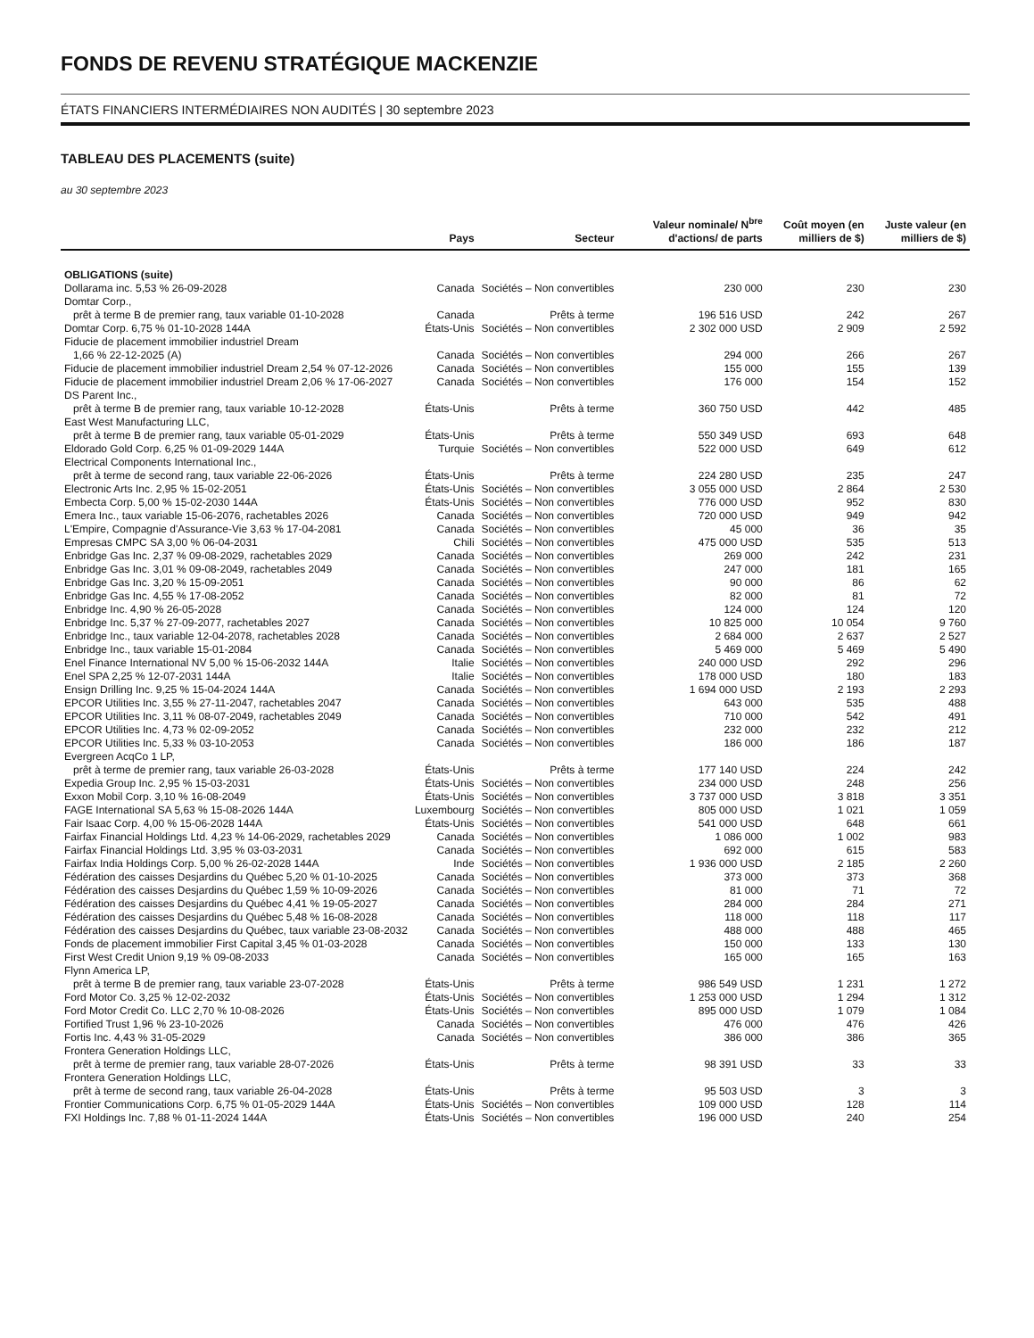FONDS DE REVENU STRATÉGIQUE MACKENZIE
ÉTATS FINANCIERS INTERMÉDIAIRES NON AUDITÉS | 30 septembre 2023
TABLEAU DES PLACEMENTS (suite)
au 30 septembre 2023
| | Pays | Secteur | Valeur nominale/ N<sup>bre</sup> d'actions/ de parts | Coût moyen (en milliers de $) | Juste valeur (en milliers de $) |
| --- | --- | --- | --- | --- | --- |
| OBLIGATIONS (suite) | | | | | |
| Dollarama inc. 5,53 % 26-09-2028 | Canada | Sociétés – Non convertibles | 230 000 | 230 | 230 |
| Domtar Corp., | | | | | |
| prêt à terme B de premier rang, taux variable 01-10-2028 | Canada | Prêts à terme | 196 516 USD | 242 | 267 |
| Domtar Corp. 6,75 % 01-10-2028 144A | États-Unis | Sociétés – Non convertibles | 2 302 000 USD | 2 909 | 2 592 |
| Fiducie de placement immobilier industriel Dream | | | | | |
| 1,66 % 22-12-2025 (A) | Canada | Sociétés – Non convertibles | 294 000 | 266 | 267 |
| Fiducie de placement immobilier industriel Dream 2,54 % 07-12-2026 | Canada | Sociétés – Non convertibles | 155 000 | 155 | 139 |
| Fiducie de placement immobilier industriel Dream 2,06 % 17-06-2027 | Canada | Sociétés – Non convertibles | 176 000 | 154 | 152 |
| DS Parent Inc., | | | | | |
| prêt à terme B de premier rang, taux variable 10-12-2028 | États-Unis | Prêts à terme | 360 750 USD | 442 | 485 |
| East West Manufacturing LLC, | | | | | |
| prêt à terme B de premier rang, taux variable 05-01-2029 | États-Unis | Prêts à terme | 550 349 USD | 693 | 648 |
| Eldorado Gold Corp. 6,25 % 01-09-2029 144A | Turquie | Sociétés – Non convertibles | 522 000 USD | 649 | 612 |
| Electrical Components International Inc., | | | | | |
| prêt à terme de second rang, taux variable 22-06-2026 | États-Unis | Prêts à terme | 224 280 USD | 235 | 247 |
| Electronic Arts Inc. 2,95 % 15-02-2051 | États-Unis | Sociétés – Non convertibles | 3 055 000 USD | 2 864 | 2 530 |
| Embecta Corp. 5,00 % 15-02-2030 144A | États-Unis | Sociétés – Non convertibles | 776 000 USD | 952 | 830 |
| Emera Inc., taux variable 15-06-2076, rachetables 2026 | Canada | Sociétés – Non convertibles | 720 000 USD | 949 | 942 |
| L'Empire, Compagnie d'Assurance-Vie 3,63 % 17-04-2081 | Canada | Sociétés – Non convertibles | 45 000 | 36 | 35 |
| Empresas CMPC SA 3,00 % 06-04-2031 | Chili | Sociétés – Non convertibles | 475 000 USD | 535 | 513 |
| Enbridge Gas Inc. 2,37 % 09-08-2029, rachetables 2029 | Canada | Sociétés – Non convertibles | 269 000 | 242 | 231 |
| Enbridge Gas Inc. 3,01 % 09-08-2049, rachetables 2049 | Canada | Sociétés – Non convertibles | 247 000 | 181 | 165 |
| Enbridge Gas Inc. 3,20 % 15-09-2051 | Canada | Sociétés – Non convertibles | 90 000 | 86 | 62 |
| Enbridge Gas Inc. 4,55 % 17-08-2052 | Canada | Sociétés – Non convertibles | 82 000 | 81 | 72 |
| Enbridge Inc. 4,90 % 26-05-2028 | Canada | Sociétés – Non convertibles | 124 000 | 124 | 120 |
| Enbridge Inc. 5,37 % 27-09-2077, rachetables 2027 | Canada | Sociétés – Non convertibles | 10 825 000 | 10 054 | 9 760 |
| Enbridge Inc., taux variable 12-04-2078, rachetables 2028 | Canada | Sociétés – Non convertibles | 2 684 000 | 2 637 | 2 527 |
| Enbridge Inc., taux variable 15-01-2084 | Canada | Sociétés – Non convertibles | 5 469 000 | 5 469 | 5 490 |
| Enel Finance International NV 5,00 % 15-06-2032 144A | Italie | Sociétés – Non convertibles | 240 000 USD | 292 | 296 |
| Enel SPA 2,25 % 12-07-2031 144A | Italie | Sociétés – Non convertibles | 178 000 USD | 180 | 183 |
| Ensign Drilling Inc. 9,25 % 15-04-2024 144A | Canada | Sociétés – Non convertibles | 1 694 000 USD | 2 193 | 2 293 |
| EPCOR Utilities Inc. 3,55 % 27-11-2047, rachetables 2047 | Canada | Sociétés – Non convertibles | 643 000 | 535 | 488 |
| EPCOR Utilities Inc. 3,11 % 08-07-2049, rachetables 2049 | Canada | Sociétés – Non convertibles | 710 000 | 542 | 491 |
| EPCOR Utilities Inc. 4,73 % 02-09-2052 | Canada | Sociétés – Non convertibles | 232 000 | 232 | 212 |
| EPCOR Utilities Inc. 5,33 % 03-10-2053 | Canada | Sociétés – Non convertibles | 186 000 | 186 | 187 |
| Evergreen AcqCo 1 LP, | | | | | |
| prêt à terme de premier rang, taux variable 26-03-2028 | États-Unis | Prêts à terme | 177 140 USD | 224 | 242 |
| Expedia Group Inc. 2,95 % 15-03-2031 | États-Unis | Sociétés – Non convertibles | 234 000 USD | 248 | 256 |
| Exxon Mobil Corp. 3,10 % 16-08-2049 | États-Unis | Sociétés – Non convertibles | 3 737 000 USD | 3 818 | 3 351 |
| FAGE International SA 5,63 % 15-08-2026 144A | Luxembourg | Sociétés – Non convertibles | 805 000 USD | 1 021 | 1 059 |
| Fair Isaac Corp. 4,00 % 15-06-2028 144A | États-Unis | Sociétés – Non convertibles | 541 000 USD | 648 | 661 |
| Fairfax Financial Holdings Ltd. 4,23 % 14-06-2029, rachetables 2029 | Canada | Sociétés – Non convertibles | 1 086 000 | 1 002 | 983 |
| Fairfax Financial Holdings Ltd. 3,95 % 03-03-2031 | Canada | Sociétés – Non convertibles | 692 000 | 615 | 583 |
| Fairfax India Holdings Corp. 5,00 % 26-02-2028 144A | Inde | Sociétés – Non convertibles | 1 936 000 USD | 2 185 | 2 260 |
| Fédération des caisses Desjardins du Québec 5,20 % 01-10-2025 | Canada | Sociétés – Non convertibles | 373 000 | 373 | 368 |
| Fédération des caisses Desjardins du Québec 1,59 % 10-09-2026 | Canada | Sociétés – Non convertibles | 81 000 | 71 | 72 |
| Fédération des caisses Desjardins du Québec 4,41 % 19-05-2027 | Canada | Sociétés – Non convertibles | 284 000 | 284 | 271 |
| Fédération des caisses Desjardins du Québec 5,48 % 16-08-2028 | Canada | Sociétés – Non convertibles | 118 000 | 118 | 117 |
| Fédération des caisses Desjardins du Québec, taux variable 23-08-2032 | Canada | Sociétés – Non convertibles | 488 000 | 488 | 465 |
| Fonds de placement immobilier First Capital 3,45 % 01-03-2028 | Canada | Sociétés – Non convertibles | 150 000 | 133 | 130 |
| First West Credit Union 9,19 % 09-08-2033 | Canada | Sociétés – Non convertibles | 165 000 | 165 | 163 |
| Flynn America LP, | | | | | |
| prêt à terme B de premier rang, taux variable 23-07-2028 | États-Unis | Prêts à terme | 986 549 USD | 1 231 | 1 272 |
| Ford Motor Co. 3,25 % 12-02-2032 | États-Unis | Sociétés – Non convertibles | 1 253 000 USD | 1 294 | 1 312 |
| Ford Motor Credit Co. LLC 2,70 % 10-08-2026 | États-Unis | Sociétés – Non convertibles | 895 000 USD | 1 079 | 1 084 |
| Fortified Trust 1,96 % 23-10-2026 | Canada | Sociétés – Non convertibles | 476 000 | 476 | 426 |
| Fortis Inc. 4,43 % 31-05-2029 | Canada | Sociétés – Non convertibles | 386 000 | 386 | 365 |
| Frontera Generation Holdings LLC, | | | | | |
| prêt à terme de premier rang, taux variable 28-07-2026 | États-Unis | Prêts à terme | 98 391 USD | 33 | 33 |
| Frontera Generation Holdings LLC, | | | | | |
| prêt à terme de second rang, taux variable 26-04-2028 | États-Unis | Prêts à terme | 95 503 USD | 3 | 3 |
| Frontier Communications Corp. 6,75 % 01-05-2029 144A | États-Unis | Sociétés – Non convertibles | 109 000 USD | 128 | 114 |
| FXI Holdings Inc. 7,88 % 01-11-2024 144A | États-Unis | Sociétés – Non convertibles | 196 000 USD | 240 | 254 |